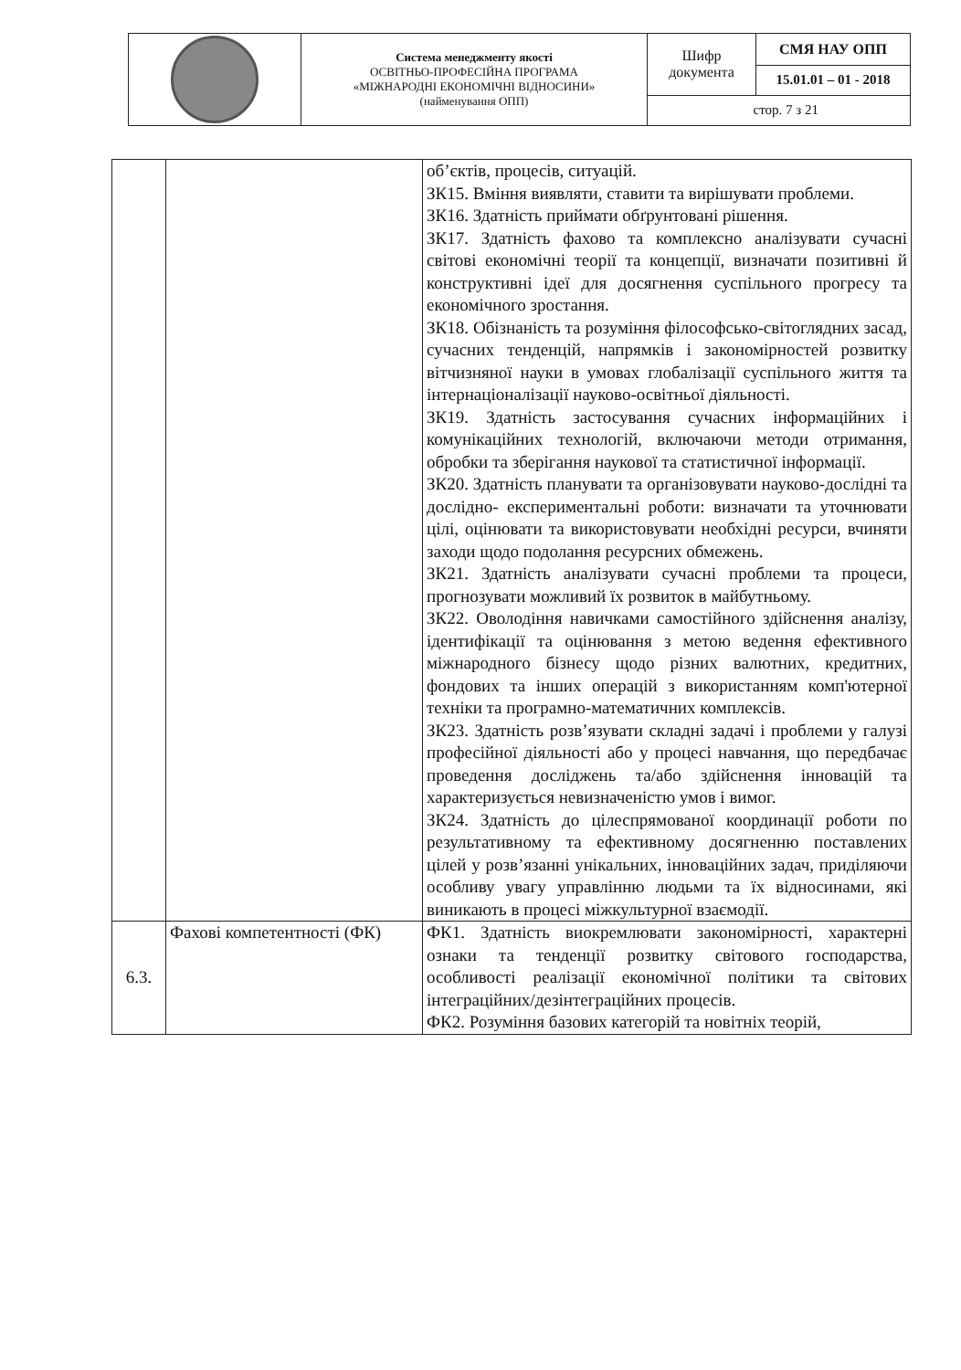| | Система менеджменту якості ОСВІТНЬО-ПРОФЕСІЙНА ПРОГРАМА «МІЖНАРОДНІ ЕКОНОМІЧНІ ВІДНОСИНИ» (найменування ОПП) | Шифр документа | СМЯ НАУ ОПП |
| | | | 15.01.01 – 01 - 2018 |
| | | стор. 7 з 21 | |
| | | об’єктів, процесів, ситуацій. ЗК15. Вміння виявляти, ставити та вирішувати проблеми. ЗК16. Здатність приймати обґрунтовані рішення. ЗК17. Здатність фахово та комплексно аналізувати сучасні світові економічні теорії та концепції, визначати позитивні й конструктивні ідеї для досягнення суспільного прогресу та економічного зростання. ЗК18. Обізнаність та розуміння філософсько-світоглядних засад, сучасних тенденцій, напрямків і закономірностей розвитку вітчизняної науки в умовах глобалізації суспільного життя та інтернаціоналізації науково-освітньої діяльності. ЗК19. Здатність застосування сучасних інформаційних і комунікаційних технологій, включаючи методи отримання, обробки та зберігання наукової та статистичної інформації. ЗК20. Здатність планувати та організовувати науково-дослідні та дослідно- експериментальні роботи: визначати та уточнювати цілі, оцінювати та використовувати необхідні ресурси, вчиняти заходи щодо подолання ресурсних обмежень. ЗК21. Здатність аналізувати сучасні проблеми та процеси, прогнозувати можливий їх розвиток в майбутньому. ЗК22. Оволодіння навичками самостійного здійснення аналізу, ідентифікації та оцінювання з метою ведення ефективного міжнародного бізнесу щодо різних валютних, кредитних, фондових та інших операцій з використанням комп'ютерної техніки та програмно-математичних комплексів. ЗК23. Здатність розв’язувати складні задачі і проблеми у галузі професійної діяльності або у процесі навчання, що передбачає проведення досліджень та/або здійснення інновацій та характеризується невизначеністю умов і вимог. ЗК24. Здатність до цілеспрямованої координації роботи по результативному та ефективному досягненню поставлених цілей у розв’язанні унікальних, інноваційних задач, приділяючи особливу увагу управлінню людьми та їх відносинами, які виникають в процесі міжкультурної взаємодії. |
| 6.3. | Фахові компетентності (ФК) | ФК1. Здатність виокремлювати закономірності, характерні ознаки та тенденції розвитку світового господарства, особливості реалізації економічної політики та світових інтеграційних/дезінтеграційних процесів. ФК2. Розуміння базових категорій та новітніх теорій, |